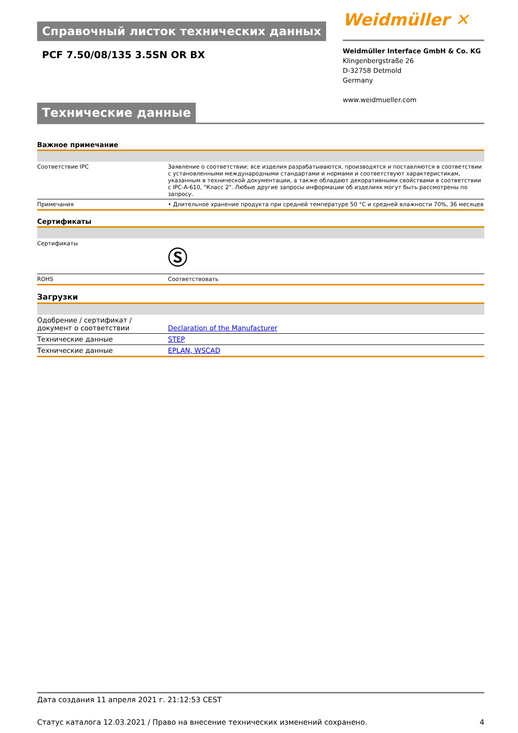Справочный листок технических данных
Weidmüller ✕
PCF 7.50/08/135 3.5SN OR BX
Weidmüller Interface GmbH & Co. KG
Klingenbergstraße 26
D-32758 Detmold
Germany
www.weidmueller.com
Технические данные
Важное примечание
| Соответствие IPC | Заявление о соответствии: все изделия разрабатываются, производятся и поставляются в соответствии с установленными международными стандартами и нормами и соответствуют характеристикам, указанным в технической документации, а также обладают декоративными свойствами в соответствии с IPC-A-610, "Класс 2". Любые другие запросы информации об изделиях могут быть рассмотрены по запросу. |
| Примечания | • Длительное хранение продукта при средней температуре 50 °C и средней влажности 70%, 36 месяцев |
Сертификаты
| Сертификаты | Ⓢ |
| ROHS | Соответствовать |
Загрузки
| Одобрение / сертификат / документ о соответствии | Declaration of the Manufacturer |
| Технические данные | STEP |
| Технические данные | EPLAN, WSCAD |
Дата создания 11 апреля 2021 г. 21:12:53 CEST
Статус каталога 12.03.2021 / Право на внесение технических изменений сохранено. 4